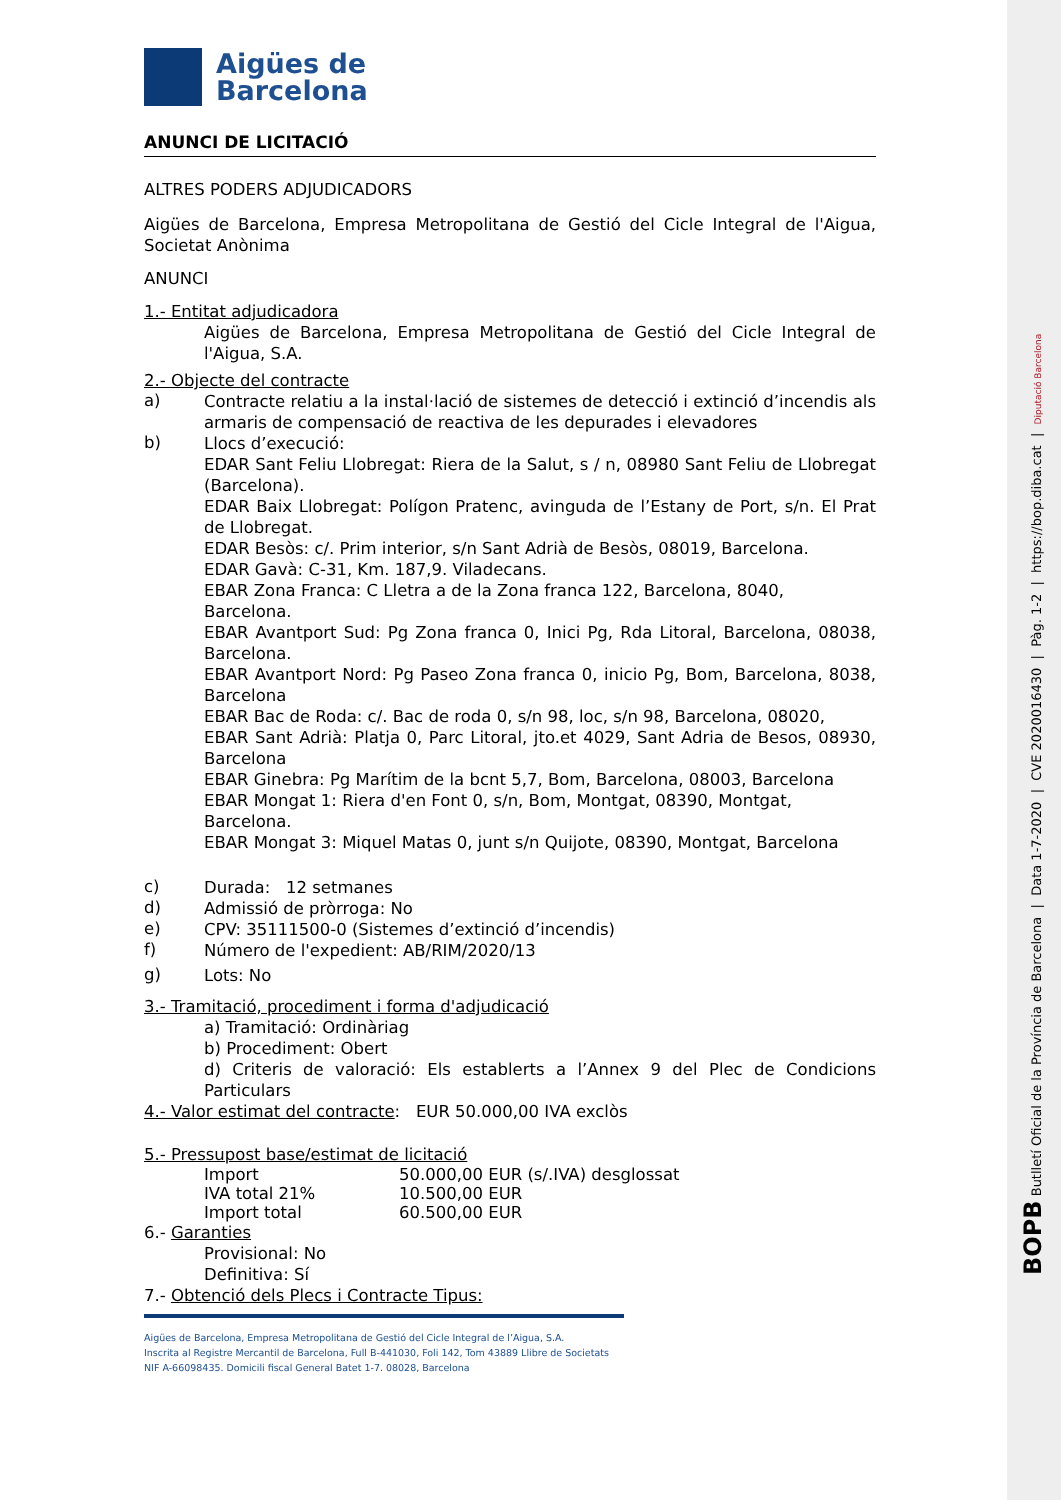Aigües de
Barcelona
ANUNCI DE LICITACIÓ
ALTRES PODERS ADJUDICADORS
Aigües de Barcelona, Empresa Metropolitana de Gestió del Cicle Integral de l'Aigua, Societat Anònima
ANUNCI
1.- Entitat adjudicadora
Aigües de Barcelona, Empresa Metropolitana de Gestió del Cicle Integral de l'Aigua, S.A.
2.- Objecte del contracte
a)
Contracte relatiu a la instal·lació de sistemes de detecció i extinció d’incendis als armaris de compensació de reactiva de les depurades i elevadores
b)
Llocs d’execució:
EDAR Sant Feliu Llobregat: Riera de la Salut, s / n, 08980 Sant Feliu de Llobregat (Barcelona).
EDAR Baix Llobregat: Polígon Pratenc, avinguda de l’Estany de Port, s/n. El Prat de Llobregat.
EDAR Besòs: c/. Prim interior, s/n Sant Adrià de Besòs, 08019, Barcelona.
EDAR Gavà: C-31, Km. 187,9. Viladecans.
EBAR Zona Franca: C Lletra a de la Zona franca 122, Barcelona, 8040, Barcelona.
EBAR Avantport Sud: Pg Zona franca 0, Inici Pg, Rda Litoral, Barcelona, 08038, Barcelona.
EBAR Avantport Nord: Pg Paseo Zona franca 0, inicio Pg, Bom, Barcelona, 8038, Barcelona
EBAR Bac de Roda: c/. Bac de roda 0, s/n 98, loc, s/n 98, Barcelona, 08020,
EBAR Sant Adrià: Platja 0, Parc Litoral, jto.et 4029, Sant Adria de Besos, 08930, Barcelona
EBAR Ginebra: Pg Marítim de la bcnt 5,7, Bom, Barcelona, 08003, Barcelona
EBAR Mongat 1: Riera d'en Font 0, s/n, Bom, Montgat, 08390, Montgat, Barcelona.
EBAR Mongat 3: Miquel Matas 0, junt s/n Quijote, 08390, Montgat, Barcelona
c)
Durada: 12 setmanes
d)
Admissió de pròrroga: No
e)
CPV: 35111500-0 (Sistemes d’extinció d’incendis)
f)
Número de l'expedient: AB/RIM/2020/13
g)
Lots: No
3.- Tramitació, procediment i forma d'adjudicació
a) Tramitació: Ordinàriag
b) Procediment: Obert
d) Criteris de valoració: Els establerts a l’Annex 9 del Plec de Condicions Particulars
4.- Valor estimat del contracte: EUR 50.000,00 IVA exclòs
5.- Pressupost base/estimat de licitació
Import 50.000,00 EUR (s/.IVA) desglossat
IVA total 21% 10.500,00 EUR
Import total 60.500,00 EUR
6.- Garanties
Provisional: No
Definitiva: Sí
7.- Obtenció dels Plecs i Contracte Tipus:
Aigües de Barcelona, Empresa Metropolitana de Gestió del Cicle Integral de l’Aigua, S.A.
Inscrita al Registre Mercantil de Barcelona, Full B-441030, Foli 142, Tom 43889 Llibre de Societats
NIF A-66098435. Domicili fiscal General Batet 1-7. 08028, Barcelona
BOPB Butlletí Oficial de la Província de Barcelona | Data 1-7-2020 | CVE 2020016430 | Pàg. 1-2 | https://bop.diba.cat | Diputació Barcelona